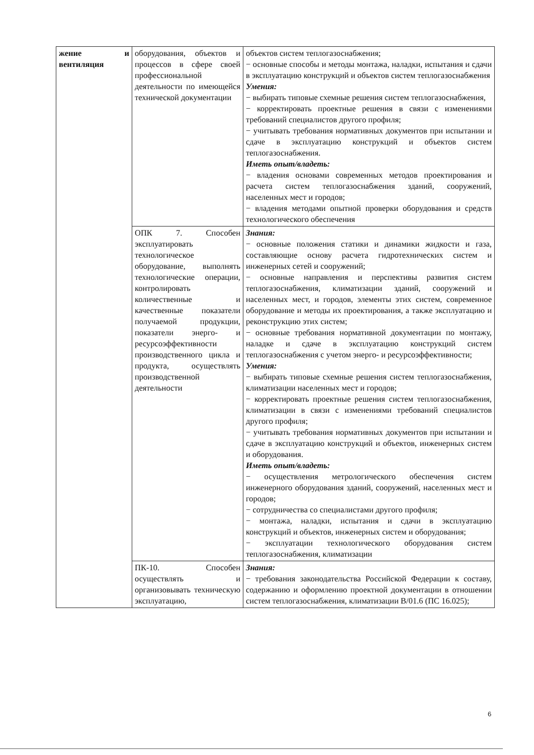| жение и вентиляция | оборудования, объектов и процессов в сфере своей профессиональной деятельности по имеющейся технической документации | объектов систем теплогазоснабжения; − основные способы и методы монтажа, наладки, испытания и сдачи в эксплуатацию конструкций и объектов систем теплогазоснабжения Умения: − выбирать типовые схемные решения систем теплогазоснабжения, − корректировать проектные решения в связи с изменениями требований специалистов другого профиля; − учитывать требования нормативных документов при испытании и сдаче в эксплуатацию конструкций и объектов систем теплогазоснабжения. Иметь опыт/владеть: − владения основами современных методов проектирования и расчета систем теплогазоснабжения зданий, сооружений, населенных мест и городов; − владения методами опытной проверки оборудования и средств технологического обеспечения |
| | ОПК 7. Способен эксплуатировать технологическое оборудование, выполнять технологические операции, контролировать количественные и качественные показатели получаемой продукции, показатели энерго- и ресурсоэффективности производственного цикла и продукта, осуществлять производственной деятельности | Знания: − основные положения статики и динамики жидкости и газа, составляющие основу расчета гидротехнических систем и инженерных сетей и сооружений; − основные направления и перспективы развития систем теплогазоснабжения, климатизации зданий, сооружений и населенных мест, и городов, элементы этих систем, современное оборудование и методы их проектирования, а также эксплуатацию и реконструкцию этих систем; − основные требования нормативной документации по монтажу, наладке и сдаче в эксплуатацию конструкций систем теплогазоснабжения с учетом энерго- и ресурсоэффективности; Умения: − выбирать типовые схемные решения систем теплогазоснабжения, климатизации населенных мест и городов; − корректировать проектные решения систем теплогазоснабжения, климатизации в связи с изменениями требований специалистов другого профиля; − учитывать требования нормативных документов при испытании и сдаче в эксплуатацию конструкций и объектов, инженерных систем и оборудования. Иметь опыт/владеть: − осуществления метрологического обеспечения систем инженерного оборудования зданий, сооружений, населенных мест и городов; − сотрудничества со специалистами другого профиля; − монтажа, наладки, испытания и сдачи в эксплуатацию конструкций и объектов, инженерных систем и оборудования; − эксплуатации технологического оборудования систем теплогазоснабжения, климатизации |
| | ПК-10. Способен осуществлять и организовывать техническую эксплуатацию, | Знания: − требования законодательства Российской Федерации к составу, содержанию и оформлению проектной документации в отношении систем теплогазоснабжения, климатизации В/01.6 (ПС 16.025); |
6